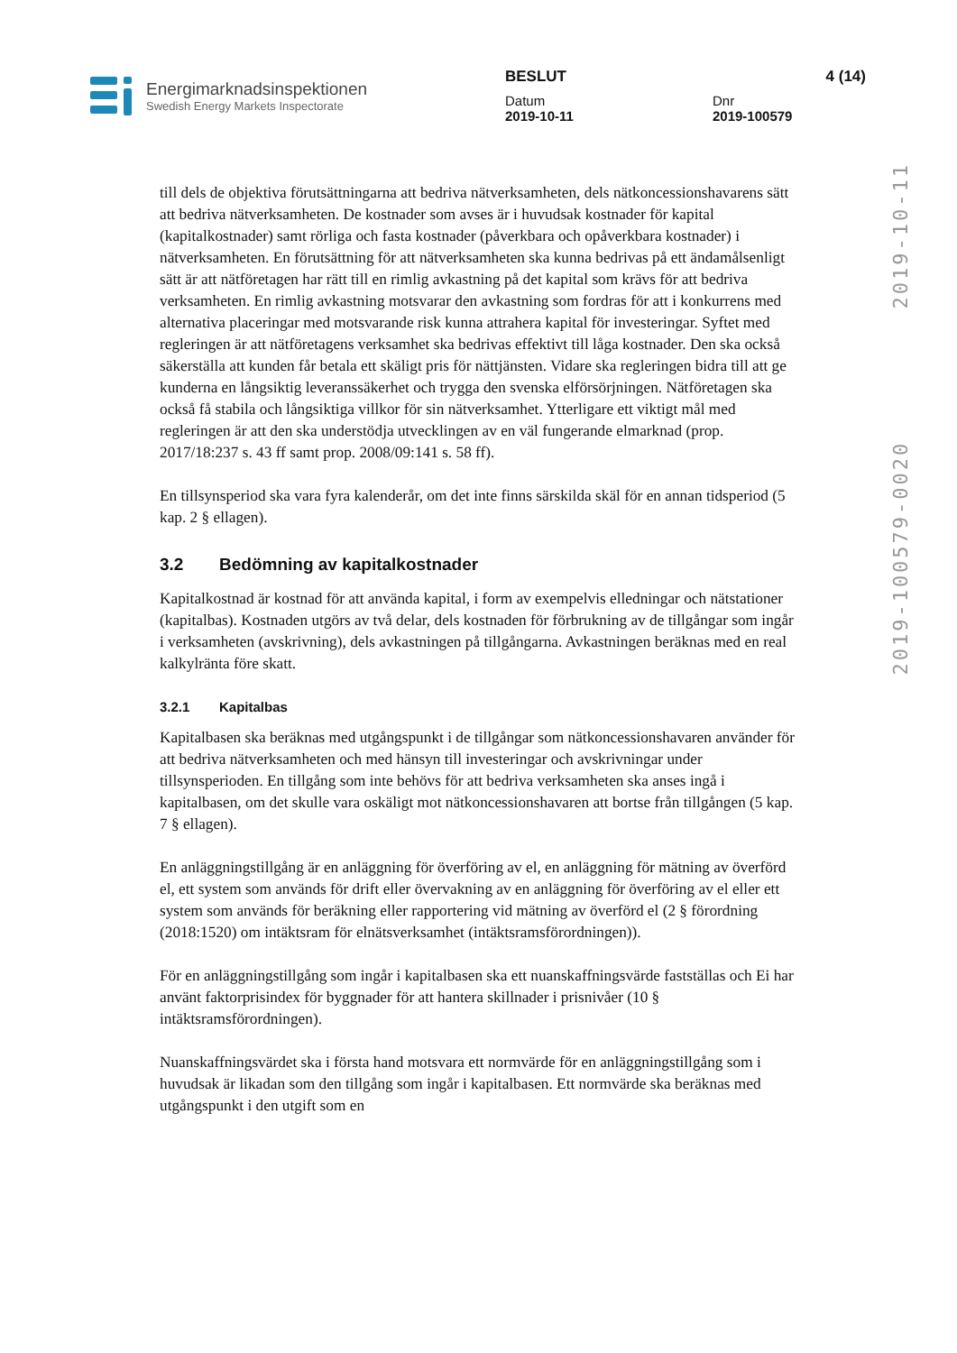Energimarknadsinspektionen
Swedish Energy Markets Inspectorate
BESLUT 4 (14)
Datum
2019-10-11
Dnr
2019-100579
2019-100579-0020 2019-10-11
till dels de objektiva förutsättningarna att bedriva nätverksamheten, dels nätkoncessionshavarens sätt att bedriva nätverksamheten. De kostnader som avses är i huvudsak kostnader för kapital (kapitalkostnader) samt rörliga och fasta kostnader (påverkbara och opåverkbara kostnader) i nätverksamheten. En förutsättning för att nätverksamheten ska kunna bedrivas på ett ändamålsenligt sätt är att nätföretagen har rätt till en rimlig avkastning på det kapital som krävs för att bedriva verksamheten. En rimlig avkastning motsvarar den avkastning som fordras för att i konkurrens med alternativa placeringar med motsvarande risk kunna attrahera kapital för investeringar. Syftet med regleringen är att nätföretagens verksamhet ska bedrivas effektivt till låga kostnader. Den ska också säkerställa att kunden får betala ett skäligt pris för nättjänsten. Vidare ska regleringen bidra till att ge kunderna en långsiktig leveranssäkerhet och trygga den svenska elförsörjningen. Nätföretagen ska också få stabila och långsiktiga villkor för sin nätverksamhet. Ytterligare ett viktigt mål med regleringen är att den ska understödja utvecklingen av en väl fungerande elmarknad (prop. 2017/18:237 s. 43 ff samt prop. 2008/09:141 s. 58 ff).
En tillsynsperiod ska vara fyra kalenderår, om det inte finns särskilda skäl för en annan tidsperiod (5 kap. 2 § ellagen).
3.2 Bedömning av kapitalkostnader
Kapitalkostnad är kostnad för att använda kapital, i form av exempelvis elledningar och nätstationer (kapitalbas). Kostnaden utgörs av två delar, dels kostnaden för förbrukning av de tillgångar som ingår i verksamheten (avskrivning), dels avkastningen på tillgångarna. Avkastningen beräknas med en real kalkylränta före skatt.
3.2.1 Kapitalbas
Kapitalbasen ska beräknas med utgångspunkt i de tillgångar som nätkoncessionshavaren använder för att bedriva nätverksamheten och med hänsyn till investeringar och avskrivningar under tillsynsperioden. En tillgång som inte behövs för att bedriva verksamheten ska anses ingå i kapitalbasen, om det skulle vara oskäligt mot nätkoncessionshavaren att bortse från tillgången (5 kap. 7 § ellagen).
En anläggningstillgång är en anläggning för överföring av el, en anläggning för mätning av överförd el, ett system som används för drift eller övervakning av en anläggning för överföring av el eller ett system som används för beräkning eller rapportering vid mätning av överförd el (2 § förordning (2018:1520) om intäktsram för elnätsverksamhet (intäktsramsförordningen)).
För en anläggningstillgång som ingår i kapitalbasen ska ett nuanskaffningsvärde fastställas och Ei har använt faktorprisindex för byggnader för att hantera skillnader i prisnivåer (10 § intäktsramsförordningen).
Nuanskaffningsvärdet ska i första hand motsvara ett normvärde för en anläggningstillgång som i huvudsak är likadan som den tillgång som ingår i kapitalbasen. Ett normvärde ska beräknas med utgångspunkt i den utgift som en